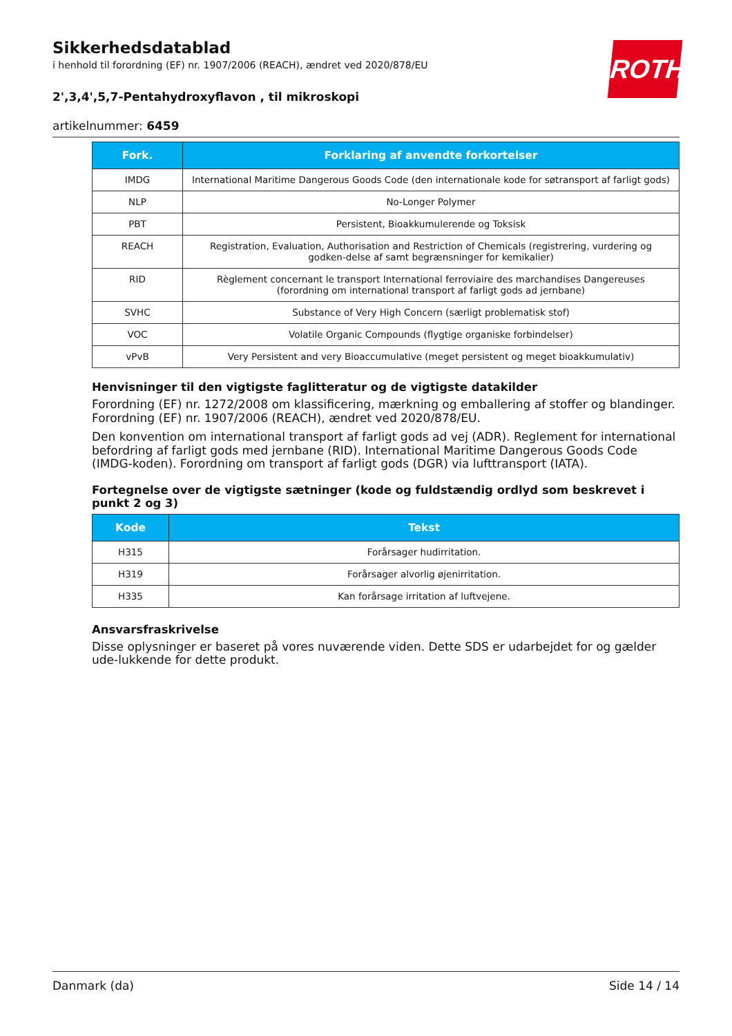ROTH
Sikkerhedsdatablad
i henhold til forordning (EF) nr. 1907/2006 (REACH), ændret ved 2020/878/EU
2',3,4',5,7-Pentahydroxyflavon , til mikroskopi
artikelnummer: 6459
| Fork. | Forklaring af anvendte forkortelser |
| --- | --- |
| IMDG | International Maritime Dangerous Goods Code (den internationale kode for søtransport af farligt gods) |
| NLP | No-Longer Polymer |
| PBT | Persistent, Bioakkumulerende og Toksisk |
| REACH | Registration, Evaluation, Authorisation and Restriction of Chemicals (registrering, vurdering og godken-delse af samt begrænsninger for kemikalier) |
| RID | Règlement concernant le transport International ferroviaire des marchandises Dangereuses (forordning om international transport af farligt gods ad jernbane) |
| SVHC | Substance of Very High Concern (særligt problematisk stof) |
| VOC | Volatile Organic Compounds (flygtige organiske forbindelser) |
| vPvB | Very Persistent and very Bioaccumulative (meget persistent og meget bioakkumulativ) |
Henvisninger til den vigtigste faglitteratur og de vigtigste datakilder
Forordning (EF) nr. 1272/2008 om klassificering, mærkning og emballering af stoffer og blandinger. Forordning (EF) nr. 1907/2006 (REACH), ændret ved 2020/878/EU.
Den konvention om international transport af farligt gods ad vej (ADR). Reglement for international befordring af farligt gods med jernbane (RID). International Maritime Dangerous Goods Code (IMDG-koden). Forordning om transport af farligt gods (DGR) via lufttransport (IATA).
Fortegnelse over de vigtigste sætninger (kode og fuldstændig ordlyd som beskrevet i punkt 2 og 3)
| Kode | Tekst |
| --- | --- |
| H315 | Forårsager hudirritation. |
| H319 | Forårsager alvorlig øjenirritation. |
| H335 | Kan forårsage irritation af luftvejene. |
Ansvarsfraskrivelse
Disse oplysninger er baseret på vores nuværende viden. Dette SDS er udarbejdet for og gælder ude-lukkende for dette produkt.
Danmark (da) Side 14 / 14